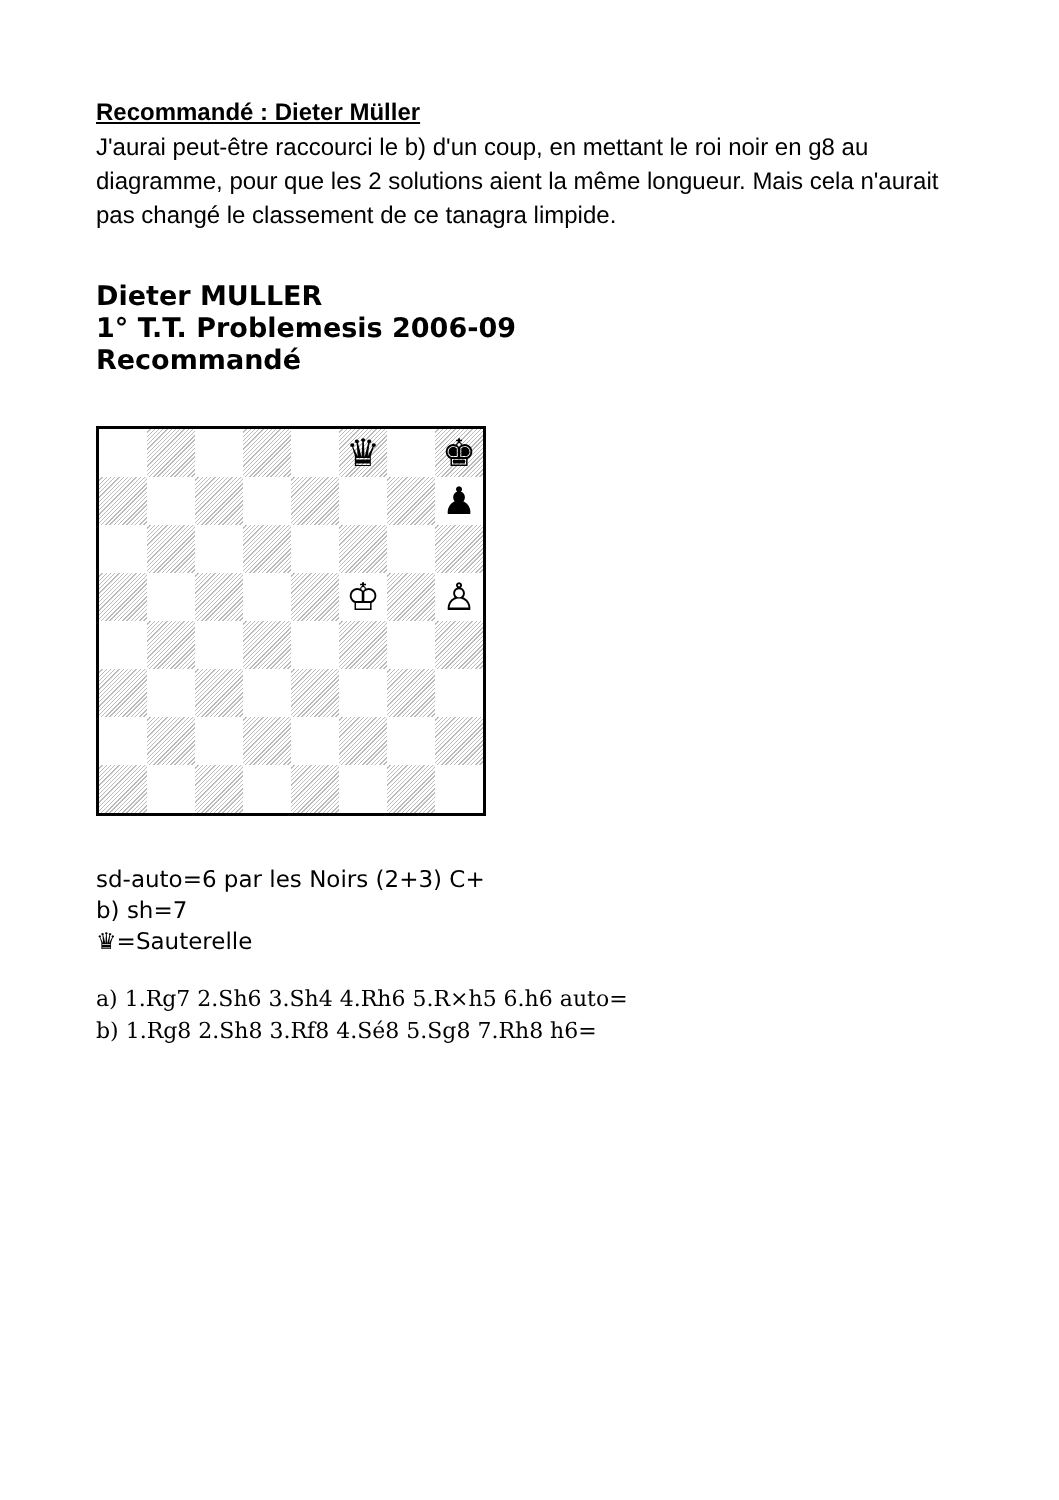Recommandé : Dieter Müller
J'aurai peut-être raccourci le b) d'un coup, en mettant le roi noir en g8 au diagramme, pour que les 2 solutions aient la même longueur. Mais cela n'aurait pas changé le classement de ce tanagra limpide.
Dieter MULLER
1° T.T. Problemesis 2006-09
Recommandé
♛
♚
♟
♔
♙
sd-auto=6 par les Noirs (2+3) C+
b) sh=7
♛=Sauterelle
a) 1.Rg7 2.Sh6 3.Sh4 4.Rh6 5.R×h5 6.h6 auto=
b) 1.Rg8 2.Sh8 3.Rf8 4.Sé8 5.Sg8 7.Rh8 h6=